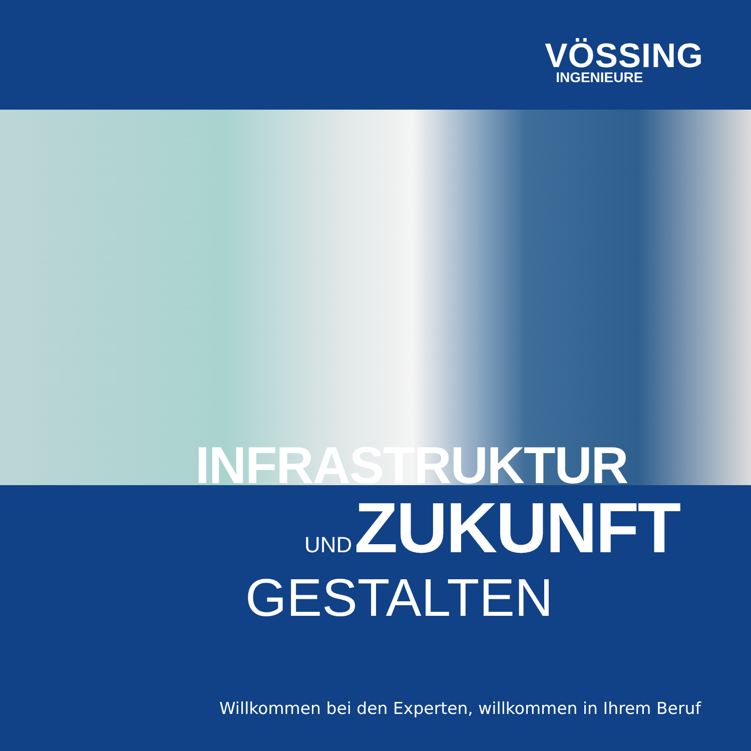VÖSSING
INGENIEURE
INFRASTRUKTUR
UND ZUKUNFT
GESTALTEN
Willkommen bei den Experten, willkommen in Ihrem Beruf